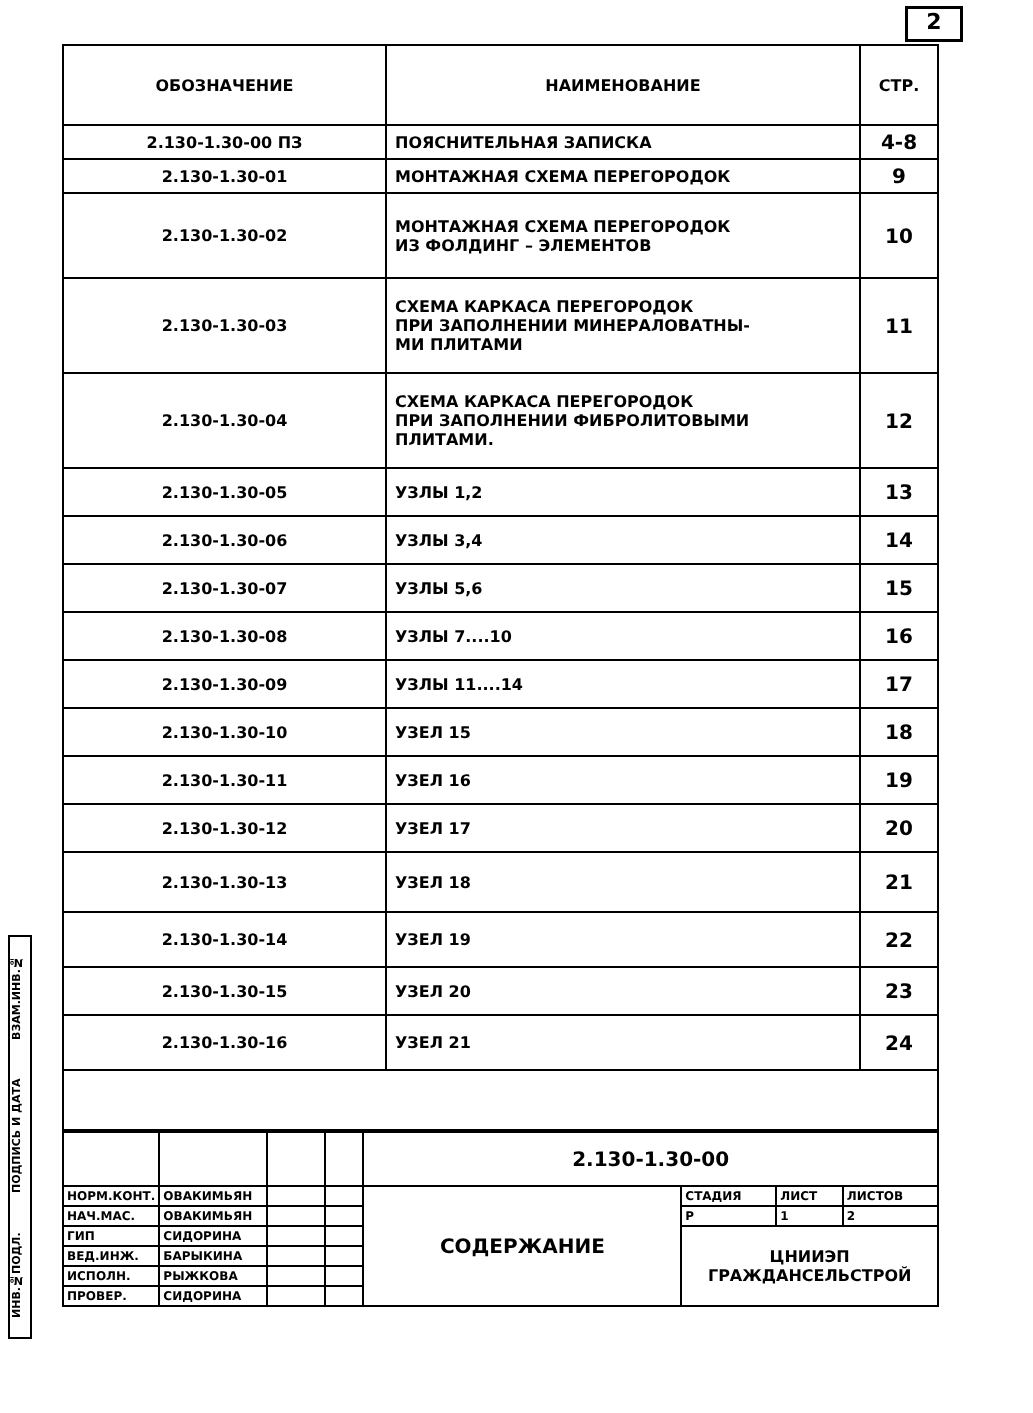2
ИНВ.№ПОДЛ. ПОДПИСЬ И ДАТА ВЗАМ.ИНВ.№
| ОБОЗНАЧЕНИЕ | НАИМЕНОВАНИЕ | СТР. |
| --- | --- | --- |
| 2.130-1.30-00 ПЗ | ПОЯСНИТЕЛЬНАЯ ЗАПИСКА | 4-8 |
| 2.130-1.30-01 | МОНТАЖНАЯ СХЕМА ПЕРЕГОРОДОК | 9 |
| 2.130-1.30-02 | МОНТАЖНАЯ СХЕМА ПЕРЕГОРОДОК ИЗ ФОЛДИНГ – ЭЛЕМЕНТОВ | 10 |
| 2.130-1.30-03 | СХЕМА КАРКАСА ПЕРЕГОРОДОК ПРИ ЗАПОЛНЕНИИ МИНЕРАЛОВАТНЫ- МИ ПЛИТАМИ | 11 |
| 2.130-1.30-04 | СХЕМА КАРКАСА ПЕРЕГОРОДОК ПРИ ЗАПОЛНЕНИИ ФИБРОЛИТОВЫМИ ПЛИТАМИ. | 12 |
| 2.130-1.30-05 | УЗЛЫ 1,2 | 13 |
| 2.130-1.30-06 | УЗЛЫ 3,4 | 14 |
| 2.130-1.30-07 | УЗЛЫ 5,6 | 15 |
| 2.130-1.30-08 | УЗЛЫ 7....10 | 16 |
| 2.130-1.30-09 | УЗЛЫ 11....14 | 17 |
| 2.130-1.30-10 | УЗЕЛ 15 | 18 |
| 2.130-1.30-11 | УЗЕЛ 16 | 19 |
| 2.130-1.30-12 | УЗЕЛ 17 | 20 |
| 2.130-1.30-13 | УЗЕЛ 18 | 21 |
| 2.130-1.30-14 | УЗЕЛ 19 | 22 |
| 2.130-1.30-15 | УЗЕЛ 20 | 23 |
| 2.130-1.30-16 | УЗЕЛ 21 | 24 |
| | | | | 2.130-1.30-00 | | | |
| НОРМ.КОНТ. | ОВАКИМЬЯН | | | СОДЕРЖАНИЕ | СТАДИЯ | ЛИСТ | ЛИСТОВ |
| НАЧ.МАС. | ОВАКИМЬЯН | | | | Р | 1 | 2 |
| ГИП | СИДОРИНА | | | | ЦНИИЭП ГРАЖДАНСЕЛЬСТРОЙ | | |
| ВЕД.ИНЖ. | БАРЫКИНА | | | | | | |
| ИСПОЛН. | РЫЖКОВА | | | | | | |
| ПРОВЕР. | СИДОРИНА | | | | | | |